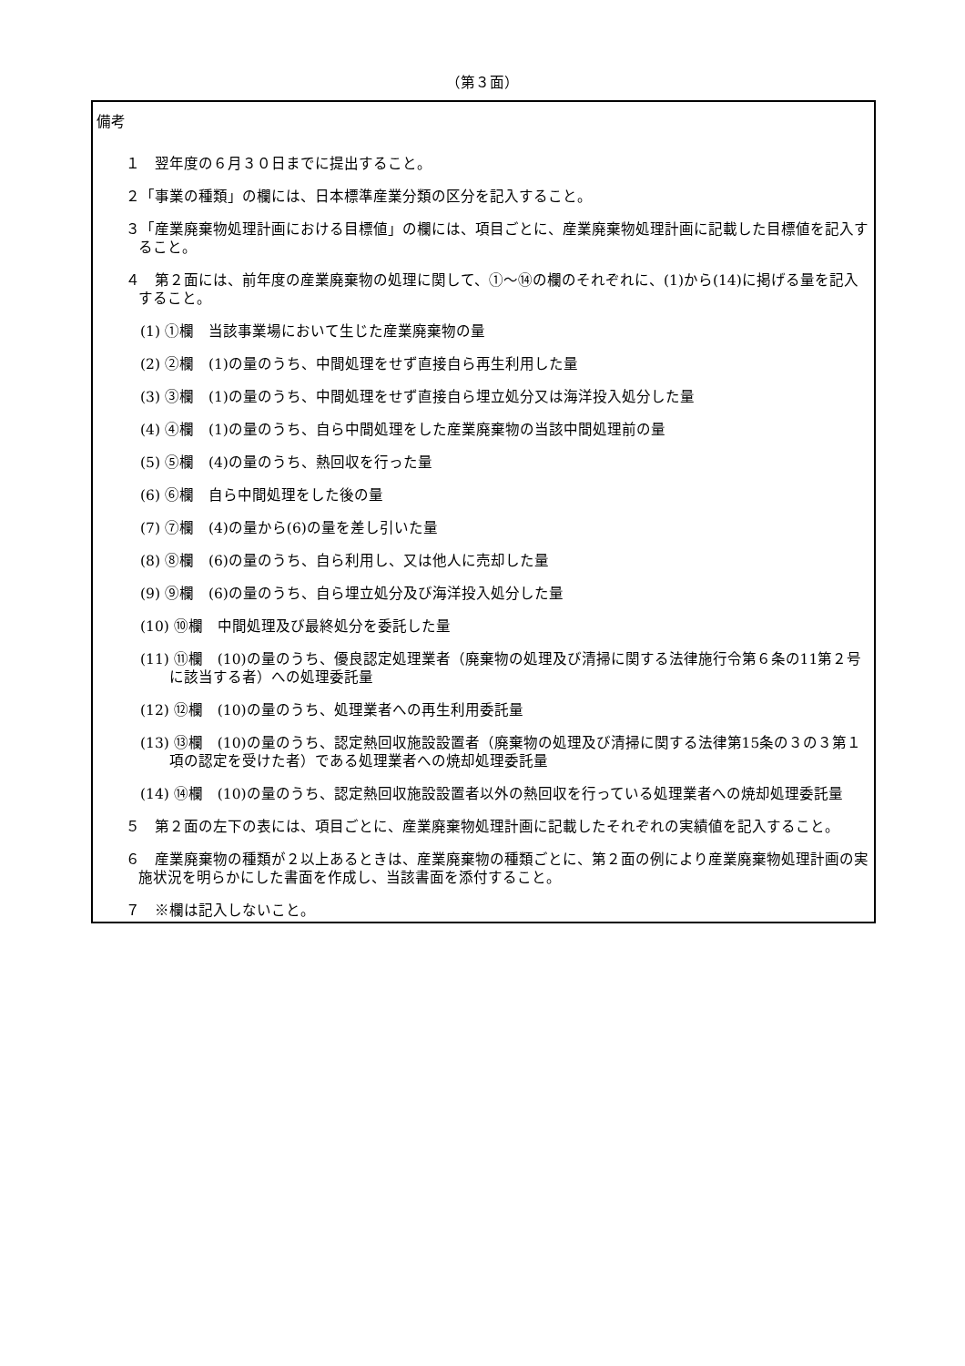（第３面）
備考
１　翌年度の６月３０日までに提出すること。
２「事業の種類」の欄には、日本標準産業分類の区分を記入すること。
３「産業廃棄物処理計画における目標値」の欄には、項目ごとに、産業廃棄物処理計画に記載した目標値を記入すること。
４　第２面には、前年度の産業廃棄物の処理に関して、①～⑭の欄のそれぞれに、(1)から(14)に掲げる量を記入すること。
(1) ①欄　当該事業場において生じた産業廃棄物の量
(2) ②欄　(1)の量のうち、中間処理をせず直接自ら再生利用した量
(3) ③欄　(1)の量のうち、中間処理をせず直接自ら埋立処分又は海洋投入処分した量
(4) ④欄　(1)の量のうち、自ら中間処理をした産業廃棄物の当該中間処理前の量
(5) ⑤欄　(4)の量のうち、熱回収を行った量
(6) ⑥欄　自ら中間処理をした後の量
(7) ⑦欄　(4)の量から(6)の量を差し引いた量
(8) ⑧欄　(6)の量のうち、自ら利用し、又は他人に売却した量
(9) ⑨欄　(6)の量のうち、自ら埋立処分及び海洋投入処分した量
(10) ⑩欄　中間処理及び最終処分を委託した量
(11) ⑪欄　(10)の量のうち、優良認定処理業者（廃棄物の処理及び清掃に関する法律施行令第６条の11第２号に該当する者）への処理委託量
(12) ⑫欄　(10)の量のうち、処理業者への再生利用委託量
(13) ⑬欄　(10)の量のうち、認定熱回収施設設置者（廃棄物の処理及び清掃に関する法律第15条の３の３第１項の認定を受けた者）である処理業者への焼却処理委託量
(14) ⑭欄　(10)の量のうち、認定熱回収施設設置者以外の熱回収を行っている処理業者への焼却処理委託量
５　第２面の左下の表には、項目ごとに、産業廃棄物処理計画に記載したそれぞれの実績値を記入すること。
６　産業廃棄物の種類が２以上あるときは、産業廃棄物の種類ごとに、第２面の例により産業廃棄物処理計画の実施状況を明らかにした書面を作成し、当該書面を添付すること。
７　※欄は記入しないこと。